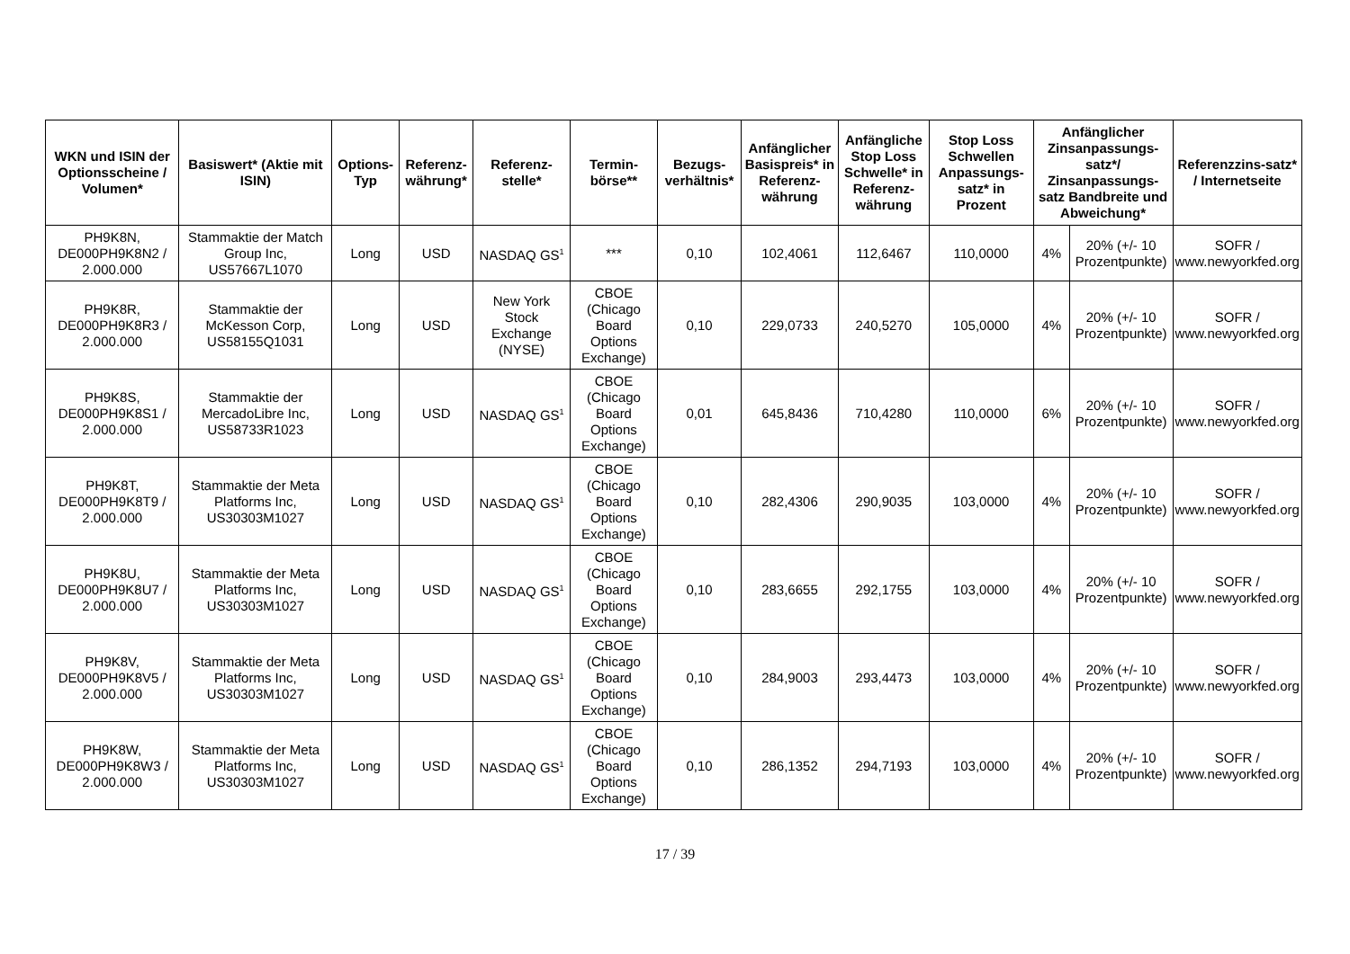| WKN und ISIN der Optionsscheine / Volumen* | Basiswert* (Aktie mit ISIN) | Options-Typ | Referenz-währung* | Referenz-stelle* | Termin-börse** | Bezugs-verhältnis* | Anfänglicher Basispreis* in Referenz-währung | Anfängliche Stop Loss Schwelle* in Referenz-währung | Stop Loss Schwellen Anpassungs-satz* in Prozent | Anfänglicher Zinsanpassungs-satz*/ Zinsanpassungs-satz Bandbreite und Abweichung* | | Referenzzins-satz* / Internetseite |
| --- | --- | --- | --- | --- | --- | --- | --- | --- | --- | --- | --- | --- |
| PH9K8N, DE000PH9K8N2 / 2.000.000 | Stammaktie der Match Group Inc, US57667L1070 | Long | USD | NASDAQ GS<sup>1</sup> | *** | 0,10 | 102,4061 | 112,6467 | 110,0000 | 4% | 20% (+/- 10 Prozentpunkte) | SOFR / www.newyorkfed.org |
| PH9K8R, DE000PH9K8R3 / 2.000.000 | Stammaktie der McKesson Corp, US58155Q1031 | Long | USD | New York Stock Exchange (NYSE) | CBOE (Chicago Board Options Exchange) | 0,10 | 229,0733 | 240,5270 | 105,0000 | 4% | 20% (+/- 10 Prozentpunkte) | SOFR / www.newyorkfed.org |
| PH9K8S, DE000PH9K8S1 / 2.000.000 | Stammaktie der MercadoLibre Inc, US58733R1023 | Long | USD | NASDAQ GS<sup>1</sup> | CBOE (Chicago Board Options Exchange) | 0,01 | 645,8436 | 710,4280 | 110,0000 | 6% | 20% (+/- 10 Prozentpunkte) | SOFR / www.newyorkfed.org |
| PH9K8T, DE000PH9K8T9 / 2.000.000 | Stammaktie der Meta Platforms Inc, US30303M1027 | Long | USD | NASDAQ GS<sup>1</sup> | CBOE (Chicago Board Options Exchange) | 0,10 | 282,4306 | 290,9035 | 103,0000 | 4% | 20% (+/- 10 Prozentpunkte) | SOFR / www.newyorkfed.org |
| PH9K8U, DE000PH9K8U7 / 2.000.000 | Stammaktie der Meta Platforms Inc, US30303M1027 | Long | USD | NASDAQ GS<sup>1</sup> | CBOE (Chicago Board Options Exchange) | 0,10 | 283,6655 | 292,1755 | 103,0000 | 4% | 20% (+/- 10 Prozentpunkte) | SOFR / www.newyorkfed.org |
| PH9K8V, DE000PH9K8V5 / 2.000.000 | Stammaktie der Meta Platforms Inc, US30303M1027 | Long | USD | NASDAQ GS<sup>1</sup> | CBOE (Chicago Board Options Exchange) | 0,10 | 284,9003 | 293,4473 | 103,0000 | 4% | 20% (+/- 10 Prozentpunkte) | SOFR / www.newyorkfed.org |
| PH9K8W, DE000PH9K8W3 / 2.000.000 | Stammaktie der Meta Platforms Inc, US30303M1027 | Long | USD | NASDAQ GS<sup>1</sup> | CBOE (Chicago Board Options Exchange) | 0,10 | 286,1352 | 294,7193 | 103,0000 | 4% | 20% (+/- 10 Prozentpunkte) | SOFR / www.newyorkfed.org |
17 / 39